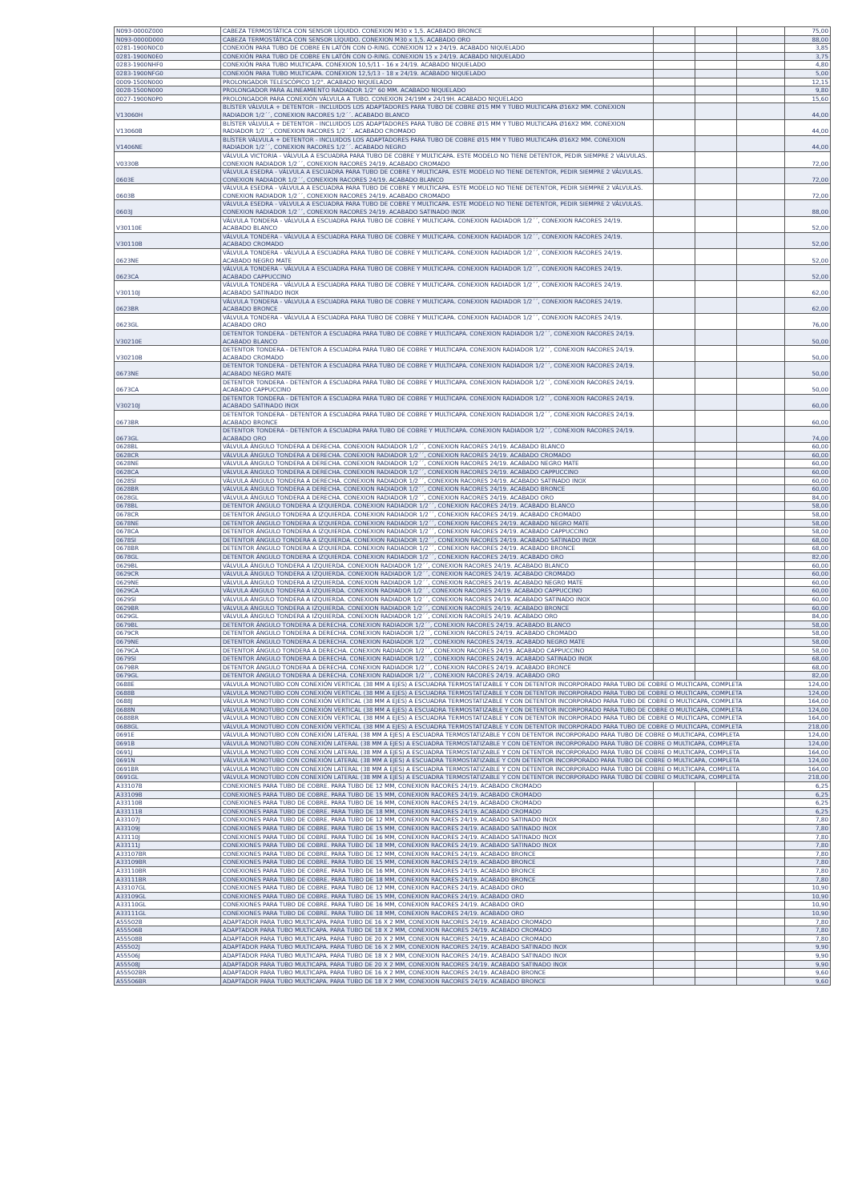| N093-0000Z000 | CABEZA TERMOSTÁTICA CON SENSOR LÍQUIDO. CONEXION M30 x 1,5. ACABADO BRONCE | | | | 75,00 |
| N093-0000D000 | CABEZA TERMOSTÁTICA CON SENSOR LÍQUIDO. CONEXION M30 x 1,5. ACABADO ORO | | | | 88,00 |
| 0281-1900N0C0 | CONEXIÓN PARA TUBO DE COBRE EN LATÓN CON O-RING. CONEXION 12 x 24/19. ACABADO NIQUELADO | | | | 3,85 |
| 0281-1900N0E0 | CONEXIÓN PARA TUBO DE COBRE EN LATÓN CON O-RING. CONEXION 15 x 24/19. ACABADO NIQUELADO | | | | 3,75 |
| 0283-1900NHF0 | CONEXIÓN PARA TUBO MULTICAPA. CONEXION 10,5/11 - 16 x 24/19. ACABADO NIQUELADO | | | | 4,80 |
| 0283-1900NFG0 | CONEXIÓN PARA TUBO MULTICAPA. CONEXION 12,5/13 - 18 x 24/19. ACABADO NIQUELADO | | | | 5,00 |
| 0009-1500N000 | PROLONGADOR TELESCÓPICO 1/2". ACABADO NIQUELADO | | | | 12,15 |
| 0028-1500N000 | PROLONGADOR PARA ALINEAMIENTO RADIADOR 1/2" 60 MM. ACABADO NIQUELADO | | | | 9,80 |
| 0027-1900N0P0 | PROLONGADOR PARA CONEXIÓN VÁLVULA A TUBO. CONEXION 24/19M x 24/19H. ACABADO NIQUELADO | | | | 15,60 |
| V13060H | BLÍSTER VÁLVULA + DETENTOR - INCLUIDOS LOS ADAPTADORES PARA TUBO DE COBRE Ø15 MM Y TUBO MULTICAPA Ø16X2 MM. CONEXION RADIADOR 1/2´´, CONEXION RACORES 1/2´´. ACABADO BLANCO | | | | 44,00 |
| V13060B | BLÍSTER VÁLVULA + DETENTOR - INCLUIDOS LOS ADAPTADORES PARA TUBO DE COBRE Ø15 MM Y TUBO MULTICAPA Ø16X2 MM. CONEXION RADIADOR 1/2´´, CONEXION RACORES 1/2´´. ACABADO CROMADO | | | | 44,00 |
| V1406NE | BLÍSTER VÁLVULA + DETENTOR - INCLUIDOS LOS ADAPTADORES PARA TUBO DE COBRE Ø15 MM Y TUBO MULTICAPA Ø16X2 MM. CONEXION RADIADOR 1/2´´, CONEXION RACORES 1/2´´. ACABADO NEGRO | | | | 44,00 |
| V0330B | VÁLVULA VICTORIA - VÁLVULA A ESCUADRA PARA TUBO DE COBRE Y MULTICAPA. ESTE MODELO NO TIENE DETENTOR, PEDIR SIEMPRE 2 VÁLVULAS. CONEXION RADIADOR 1/2´´, CONEXION RACORES 24/19. ACABADO CROMADO | | | | 72,00 |
| 0603E | VÁLVULA ESEDRA - VÁLVULA A ESCUADRA PARA TUBO DE COBRE Y MULTICAPA. ESTE MODELO NO TIENE DETENTOR, PEDIR SIEMPRE 2 VÁLVULAS. CONEXION RADIADOR 1/2´´, CONEXION RACORES 24/19. ACABADO BLANCO | | | | 72,00 |
| 0603B | VÁLVULA ESEDRA - VÁLVULA A ESCUADRA PARA TUBO DE COBRE Y MULTICAPA. ESTE MODELO NO TIENE DETENTOR, PEDIR SIEMPRE 2 VÁLVULAS. CONEXION RADIADOR 1/2´´, CONEXION RACORES 24/19. ACABADO CROMADO | | | | 72,00 |
| 0603J | VÁLVULA ESEDRA - VÁLVULA A ESCUADRA PARA TUBO DE COBRE Y MULTICAPA. ESTE MODELO NO TIENE DETENTOR, PEDIR SIEMPRE 2 VÁLVULAS. CONEXION RADIADOR 1/2´´, CONEXION RACORES 24/19. ACABADO SATINADO INOX | | | | 88,00 |
| V30110E | VÁLVULA TONDERA - VÁLVULA A ESCUADRA PARA TUBO DE COBRE Y MULTICAPA. CONEXION RADIADOR 1/2´´, CONEXION RACORES 24/19. ACABADO BLANCO | | | | 52,00 |
| V30110B | VÁLVULA TONDERA - VÁLVULA A ESCUADRA PARA TUBO DE COBRE Y MULTICAPA. CONEXION RADIADOR 1/2´´, CONEXION RACORES 24/19. ACABADO CROMADO | | | | 52,00 |
| 0623NE | VÁLVULA TONDERA - VÁLVULA A ESCUADRA PARA TUBO DE COBRE Y MULTICAPA. CONEXION RADIADOR 1/2´´, CONEXION RACORES 24/19. ACABADO NEGRO MATE | | | | 52,00 |
| 0623CA | VÁLVULA TONDERA - VÁLVULA A ESCUADRA PARA TUBO DE COBRE Y MULTICAPA. CONEXION RADIADOR 1/2´´, CONEXION RACORES 24/19. ACABADO CAPPUCCINO | | | | 52,00 |
| V30110J | VÁLVULA TONDERA - VÁLVULA A ESCUADRA PARA TUBO DE COBRE Y MULTICAPA. CONEXION RADIADOR 1/2´´, CONEXION RACORES 24/19. ACABADO SATINADO INOX | | | | 62,00 |
| 0623BR | VÁLVULA TONDERA - VÁLVULA A ESCUADRA PARA TUBO DE COBRE Y MULTICAPA. CONEXION RADIADOR 1/2´´, CONEXION RACORES 24/19. ACABADO BRONCE | | | | 62,00 |
| 0623GL | VÁLVULA TONDERA - VÁLVULA A ESCUADRA PARA TUBO DE COBRE Y MULTICAPA. CONEXION RADIADOR 1/2´´, CONEXION RACORES 24/19. ACABADO ORO | | | | 76,00 |
| V30210E | DETENTOR TONDERA - DETENTOR A ESCUADRA PARA TUBO DE COBRE Y MULTICAPA. CONEXION RADIADOR 1/2´´, CONEXION RACORES 24/19. ACABADO BLANCO | | | | 50,00 |
| V30210B | DETENTOR TONDERA - DETENTOR A ESCUADRA PARA TUBO DE COBRE Y MULTICAPA. CONEXION RADIADOR 1/2´´, CONEXION RACORES 24/19. ACABADO CROMADO | | | | 50,00 |
| 0673NE | DETENTOR TONDERA - DETENTOR A ESCUADRA PARA TUBO DE COBRE Y MULTICAPA. CONEXION RADIADOR 1/2´´, CONEXION RACORES 24/19. ACABADO NEGRO MATE | | | | 50,00 |
| 0673CA | DETENTOR TONDERA - DETENTOR A ESCUADRA PARA TUBO DE COBRE Y MULTICAPA. CONEXION RADIADOR 1/2´´, CONEXION RACORES 24/19. ACABADO CAPPUCCINO | | | | 50,00 |
| V30210J | DETENTOR TONDERA - DETENTOR A ESCUADRA PARA TUBO DE COBRE Y MULTICAPA. CONEXION RADIADOR 1/2´´, CONEXION RACORES 24/19. ACABADO SATINADO INOX | | | | 60,00 |
| 0673BR | DETENTOR TONDERA - DETENTOR A ESCUADRA PARA TUBO DE COBRE Y MULTICAPA. CONEXION RADIADOR 1/2´´, CONEXION RACORES 24/19. ACABADO BRONCE | | | | 60,00 |
| 0673GL | DETENTOR TONDERA - DETENTOR A ESCUADRA PARA TUBO DE COBRE Y MULTICAPA. CONEXION RADIADOR 1/2´´, CONEXION RACORES 24/19. ACABADO ORO | | | | 74,00 |
| 0628BL | VÁLVULA ÁNGULO TONDERA A DERECHA. CONEXION RADIADOR 1/2´´, CONEXION RACORES 24/19. ACABADO BLANCO | | | | 60,00 |
| 0628CR | VÁLVULA ÁNGULO TONDERA A DERECHA. CONEXION RADIADOR 1/2´´, CONEXION RACORES 24/19. ACABADO CROMADO | | | | 60,00 |
| 0628NE | VÁLVULA ÁNGULO TONDERA A DERECHA. CONEXION RADIADOR 1/2´´, CONEXION RACORES 24/19. ACABADO NEGRO MATE | | | | 60,00 |
| 0628CA | VÁLVULA ÁNGULO TONDERA A DERECHA. CONEXION RADIADOR 1/2´´, CONEXION RACORES 24/19. ACABADO CAPPUCCINO | | | | 60,00 |
| 0628SI | VÁLVULA ÁNGULO TONDERA A DERECHA. CONEXION RADIADOR 1/2´´, CONEXION RACORES 24/19. ACABADO SATINADO INOX | | | | 60,00 |
| 0628BR | VÁLVULA ÁNGULO TONDERA A DERECHA. CONEXION RADIADOR 1/2´´, CONEXION RACORES 24/19. ACABADO BRONCE | | | | 60,00 |
| 0628GL | VÁLVULA ÁNGULO TONDERA A DERECHA. CONEXION RADIADOR 1/2´´, CONEXION RACORES 24/19. ACABADO ORO | | | | 84,00 |
| 0678BL | DETENTOR ÁNGULO TONDERA A IZQUIERDA. CONEXION RADIADOR 1/2´´, CONEXION RACORES 24/19. ACABADO BLANCO | | | | 58,00 |
| 0678CR | DETENTOR ÁNGULO TONDERA A IZQUIERDA. CONEXION RADIADOR 1/2´´, CONEXION RACORES 24/19. ACABADO CROMADO | | | | 58,00 |
| 0678NE | DETENTOR ÁNGULO TONDERA A IZQUIERDA. CONEXION RADIADOR 1/2´´, CONEXION RACORES 24/19. ACABADO NEGRO MATE | | | | 58,00 |
| 0678CA | DETENTOR ÁNGULO TONDERA A IZQUIERDA. CONEXION RADIADOR 1/2´´, CONEXION RACORES 24/19. ACABADO CAPPUCCINO | | | | 58,00 |
| 0678SI | DETENTOR ÁNGULO TONDERA A IZQUIERDA. CONEXION RADIADOR 1/2´´, CONEXION RACORES 24/19. ACABADO SATINADO INOX | | | | 68,00 |
| 0678BR | DETENTOR ÁNGULO TONDERA A IZQUIERDA. CONEXION RADIADOR 1/2´´, CONEXION RACORES 24/19. ACABADO BRONCE | | | | 68,00 |
| 0678GL | DETENTOR ÁNGULO TONDERA A IZQUIERDA. CONEXION RADIADOR 1/2´´, CONEXION RACORES 24/19. ACABADO ORO | | | | 82,00 |
| 0629BL | VÁLVULA ÁNGULO TONDERA A IZQUIERDA. CONEXION RADIADOR 1/2´´, CONEXION RACORES 24/19. ACABADO BLANCO | | | | 60,00 |
| 0629CR | VÁLVULA ÁNGULO TONDERA A IZQUIERDA. CONEXION RADIADOR 1/2´´, CONEXION RACORES 24/19. ACABADO CROMADO | | | | 60,00 |
| 0629NE | VÁLVULA ÁNGULO TONDERA A IZQUIERDA. CONEXION RADIADOR 1/2´´, CONEXION RACORES 24/19. ACABADO NEGRO MATE | | | | 60,00 |
| 0629CA | VÁLVULA ÁNGULO TONDERA A IZQUIERDA. CONEXION RADIADOR 1/2´´, CONEXION RACORES 24/19. ACABADO CAPPUCCINO | | | | 60,00 |
| 0629SI | VÁLVULA ÁNGULO TONDERA A IZQUIERDA. CONEXION RADIADOR 1/2´´, CONEXION RACORES 24/19. ACABADO SATINADO INOX | | | | 60,00 |
| 0629BR | VÁLVULA ÁNGULO TONDERA A IZQUIERDA. CONEXION RADIADOR 1/2´´, CONEXION RACORES 24/19. ACABADO BRONCE | | | | 60,00 |
| 0629GL | VÁLVULA ÁNGULO TONDERA A IZQUIERDA. CONEXION RADIADOR 1/2´´, CONEXION RACORES 24/19. ACABADO ORO | | | | 84,00 |
| 0679BL | DETENTOR ÁNGULO TONDERA A DERECHA. CONEXION RADIADOR 1/2´´, CONEXION RACORES 24/19. ACABADO BLANCO | | | | 58,00 |
| 0679CR | DETENTOR ÁNGULO TONDERA A DERECHA. CONEXION RADIADOR 1/2´´, CONEXION RACORES 24/19. ACABADO CROMADO | | | | 58,00 |
| 0679NE | DETENTOR ÁNGULO TONDERA A DERECHA. CONEXION RADIADOR 1/2´´, CONEXION RACORES 24/19. ACABADO NEGRO MATE | | | | 58,00 |
| 0679CA | DETENTOR ÁNGULO TONDERA A DERECHA. CONEXION RADIADOR 1/2´´, CONEXION RACORES 24/19. ACABADO CAPPUCCINO | | | | 58,00 |
| 0679SI | DETENTOR ÁNGULO TONDERA A DERECHA. CONEXION RADIADOR 1/2´´, CONEXION RACORES 24/19. ACABADO SATINADO INOX | | | | 68,00 |
| 0679BR | DETENTOR ÁNGULO TONDERA A DERECHA. CONEXION RADIADOR 1/2´´, CONEXION RACORES 24/19. ACABADO BRONCE | | | | 68,00 |
| 0679GL | DETENTOR ÁNGULO TONDERA A DERECHA. CONEXION RADIADOR 1/2´´, CONEXION RACORES 24/19. ACABADO ORO | | | | 82,00 |
| 0688E | VÁLVULA MONOTUBO CON CONEXIÓN VERTICAL (38 MM A EJES) A ESCUADRA TERMOSTATIZABLE Y CON DETENTOR INCORPORADO PARA TUBO DE COBRE O MULTICAPA, COMPLETA | | | | 124,00 |
| 0688B | VÁLVULA MONOTUBO CON CONEXIÓN VERTICAL (38 MM A EJES) A ESCUADRA TERMOSTATIZABLE Y CON DETENTOR INCORPORADO PARA TUBO DE COBRE O MULTICAPA, COMPLETA | | | | 124,00 |
| 0688J | VÁLVULA MONOTUBO CON CONEXIÓN VERTICAL (38 MM A EJES) A ESCUADRA TERMOSTATIZABLE Y CON DETENTOR INCORPORADO PARA TUBO DE COBRE O MULTICAPA, COMPLETA | | | | 164,00 |
| 0688N | VÁLVULA MONOTUBO CON CONEXIÓN VERTICAL (38 MM A EJES) A ESCUADRA TERMOSTATIZABLE Y CON DETENTOR INCORPORADO PARA TUBO DE COBRE O MULTICAPA, COMPLETA | | | | 124,00 |
| 0688BR | VÁLVULA MONOTUBO CON CONEXIÓN VERTICAL (38 MM A EJES) A ESCUADRA TERMOSTATIZABLE Y CON DETENTOR INCORPORADO PARA TUBO DE COBRE O MULTICAPA, COMPLETA | | | | 164,00 |
| 0688GL | VÁLVULA MONOTUBO CON CONEXIÓN VERTICAL (38 MM A EJES) A ESCUADRA TERMOSTATIZABLE Y CON DETENTOR INCORPORADO PARA TUBO DE COBRE O MULTICAPA, COMPLETA | | | | 218,00 |
| 0691E | VÁLVULA MONOTUBO CON CONEXIÓN LATERAL (38 MM A EJES) A ESCUADRA TERMOSTATIZABLE Y CON DETENTOR INCORPORADO PARA TUBO DE COBRE O MULTICAPA, COMPLETA | | | | 124,00 |
| 0691B | VÁLVULA MONOTUBO CON CONEXIÓN LATERAL (38 MM A EJES) A ESCUADRA TERMOSTATIZABLE Y CON DETENTOR INCORPORADO PARA TUBO DE COBRE O MULTICAPA, COMPLETA | | | | 124,00 |
| 0691J | VÁLVULA MONOTUBO CON CONEXIÓN LATERAL (38 MM A EJES) A ESCUADRA TERMOSTATIZABLE Y CON DETENTOR INCORPORADO PARA TUBO DE COBRE O MULTICAPA, COMPLETA | | | | 164,00 |
| 0691N | VÁLVULA MONOTUBO CON CONEXIÓN LATERAL (38 MM A EJES) A ESCUADRA TERMOSTATIZABLE Y CON DETENTOR INCORPORADO PARA TUBO DE COBRE O MULTICAPA, COMPLETA | | | | 124,00 |
| 0691BR | VÁLVULA MONOTUBO CON CONEXIÓN LATERAL (38 MM A EJES) A ESCUADRA TERMOSTATIZABLE Y CON DETENTOR INCORPORADO PARA TUBO DE COBRE O MULTICAPA, COMPLETA | | | | 164,00 |
| 0691GL | VÁLVULA MONOTUBO CON CONEXIÓN LATERAL (38 MM A EJES) A ESCUADRA TERMOSTATIZABLE Y CON DETENTOR INCORPORADO PARA TUBO DE COBRE O MULTICAPA, COMPLETA | | | | 218,00 |
| A33107B | CONEXIONES PARA TUBO DE COBRE. PARA TUBO DE 12 MM, CONEXION RACORES 24/19. ACABADO CROMADO | | | | 6,25 |
| A33109B | CONEXIONES PARA TUBO DE COBRE. PARA TUBO DE 15 MM, CONEXION RACORES 24/19. ACABADO CROMADO | | | | 6,25 |
| A33110B | CONEXIONES PARA TUBO DE COBRE. PARA TUBO DE 16 MM, CONEXION RACORES 24/19. ACABADO CROMADO | | | | 6,25 |
| A33111B | CONEXIONES PARA TUBO DE COBRE. PARA TUBO DE 18 MM, CONEXION RACORES 24/19. ACABADO CROMADO | | | | 6,25 |
| A33107J | CONEXIONES PARA TUBO DE COBRE. PARA TUBO DE 12 MM, CONEXION RACORES 24/19. ACABADO SATINADO INOX | | | | 7,80 |
| A33109J | CONEXIONES PARA TUBO DE COBRE. PARA TUBO DE 15 MM, CONEXION RACORES 24/19. ACABADO SATINADO INOX | | | | 7,80 |
| A33110J | CONEXIONES PARA TUBO DE COBRE. PARA TUBO DE 16 MM, CONEXION RACORES 24/19. ACABADO SATINADO INOX | | | | 7,80 |
| A33111J | CONEXIONES PARA TUBO DE COBRE. PARA TUBO DE 18 MM, CONEXION RACORES 24/19. ACABADO SATINADO INOX | | | | 7,80 |
| A33107BR | CONEXIONES PARA TUBO DE COBRE. PARA TUBO DE 12 MM, CONEXION RACORES 24/19. ACABADO BRONCE | | | | 7,80 |
| A33109BR | CONEXIONES PARA TUBO DE COBRE. PARA TUBO DE 15 MM, CONEXION RACORES 24/19. ACABADO BRONCE | | | | 7,80 |
| A33110BR | CONEXIONES PARA TUBO DE COBRE. PARA TUBO DE 16 MM, CONEXION RACORES 24/19. ACABADO BRONCE | | | | 7,80 |
| A33111BR | CONEXIONES PARA TUBO DE COBRE. PARA TUBO DE 18 MM, CONEXION RACORES 24/19. ACABADO BRONCE | | | | 7,80 |
| A33107GL | CONEXIONES PARA TUBO DE COBRE. PARA TUBO DE 12 MM, CONEXION RACORES 24/19. ACABADO ORO | | | | 10,90 |
| A33109GL | CONEXIONES PARA TUBO DE COBRE. PARA TUBO DE 15 MM, CONEXION RACORES 24/19. ACABADO ORO | | | | 10,90 |
| A33110GL | CONEXIONES PARA TUBO DE COBRE. PARA TUBO DE 16 MM, CONEXION RACORES 24/19. ACABADO ORO | | | | 10,90 |
| A33111GL | CONEXIONES PARA TUBO DE COBRE. PARA TUBO DE 18 MM, CONEXION RACORES 24/19. ACABADO ORO | | | | 10,90 |
| A55502B | ADAPTADOR PARA TUBO MULTICAPA. PARA TUBO DE 16 X 2 MM, CONEXION RACORES 24/19. ACABADO CROMADO | | | | 7,80 |
| A55506B | ADAPTADOR PARA TUBO MULTICAPA. PARA TUBO DE 18 X 2 MM, CONEXION RACORES 24/19. ACABADO CROMADO | | | | 7,80 |
| A55508B | ADAPTADOR PARA TUBO MULTICAPA. PARA TUBO DE 20 X 2 MM, CONEXION RACORES 24/19. ACABADO CROMADO | | | | 7,80 |
| A55502J | ADAPTADOR PARA TUBO MULTICAPA. PARA TUBO DE 16 X 2 MM, CONEXION RACORES 24/19. ACABADO SATINADO INOX | | | | 9,90 |
| A55506J | ADAPTADOR PARA TUBO MULTICAPA. PARA TUBO DE 18 X 2 MM, CONEXION RACORES 24/19. ACABADO SATINADO INOX | | | | 9,90 |
| A55508J | ADAPTADOR PARA TUBO MULTICAPA. PARA TUBO DE 20 X 2 MM, CONEXION RACORES 24/19. ACABADO SATINADO INOX | | | | 9,90 |
| A55502BR | ADAPTADOR PARA TUBO MULTICAPA. PARA TUBO DE 16 X 2 MM, CONEXION RACORES 24/19. ACABADO BRONCE | | | | 9,60 |
| A55506BR | ADAPTADOR PARA TUBO MULTICAPA. PARA TUBO DE 18 X 2 MM, CONEXION RACORES 24/19. ACABADO BRONCE | | | | 9,60 |